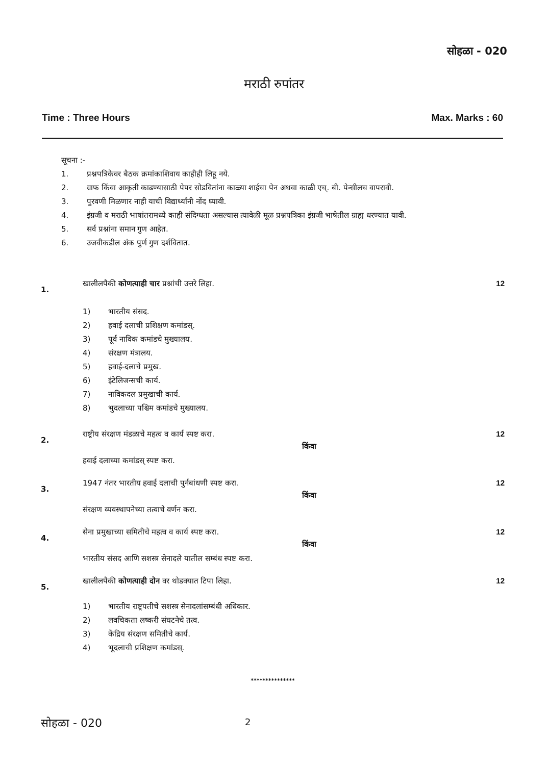सोहळा - 020
मराठी रुपांतर
Time : Three Hours Max. Marks : 60
सूचना :-
1. प्रश्नपत्रिकेवर बैठक क्रमांकाशिवाय काहीही लिहू नये.
2. ग्राफ किंवा आकृती काढण्यासाठी पेपर सोडवितांना काळ्या शाईचा पेन अथवा काळी एच्. बी. पेन्सीलच वापरावी.
3. पुरवणी मिळणार नाही याची विद्यार्थ्यांनी नोंद घ्यावी.
4. इंग्रजी व मराठी भाषांतरामध्ये काही संदिग्धता असल्यास त्यावेळी मूळ प्रश्नपत्रिका इंग्रजी भाषेतील ग्राह्य धरण्यात यावी.
5. सर्व प्रश्नांना समान गुण आहेत.
6. उजवीकडील अंक पुर्ण गुण दर्शवितात.
1.
खालीलपैकी कोणत्याही चार प्रश्नांची उत्तरे लिहा.
1) भारतीय संसद.
2) हवाई दलाची प्रशिक्षण कमांडस्.
3) पूर्व नाविक कमांडचे मुख्यालय.
4) संरक्षण मंत्रालय.
5) हवाई-दलाचे प्रमुख.
6) इंटेलिजन्सची कार्य.
7) नाविकदल प्रमुखाची कार्य.
8) भुदलाच्या पश्चिम कमांडचे मुख्यालय.
12
2.
राष्ट्रीय संरक्षण मंडळाचे महत्व व कार्य स्पष्ट करा.
किंवा
हवाई दलाच्या कमांडस् स्पष्ट करा.
12
3.
1947 नंतर भारतीय हवाई दलाची पुर्नबांधणी स्पष्ट करा.
किंवा
संरक्षण व्यवस्थापनेच्या तत्वाचे वर्णन करा.
12
4.
सेना प्रमुखाच्या समितीचे महत्व व कार्य स्पष्ट करा.
किंवा
भारतीय संसद आणि सशस्त्र सेनादले यातील सम्बंध स्पष्ट करा.
12
5.
खालीलपैकी कोणत्याही दोन वर थोडक्यात टिपा लिहा.
1) भारतीय राष्ट्रपतीचे सशस्त्र सेनादलांसम्बंधी अधिकार.
2) लवचिकता लष्करी संघटनेचे तत्व.
3) केंद्रिय संरक्षण समितीचे कार्य.
4) भूदलाची प्रशिक्षण कमांडस्.
12
***************
सोहळा - 020 2